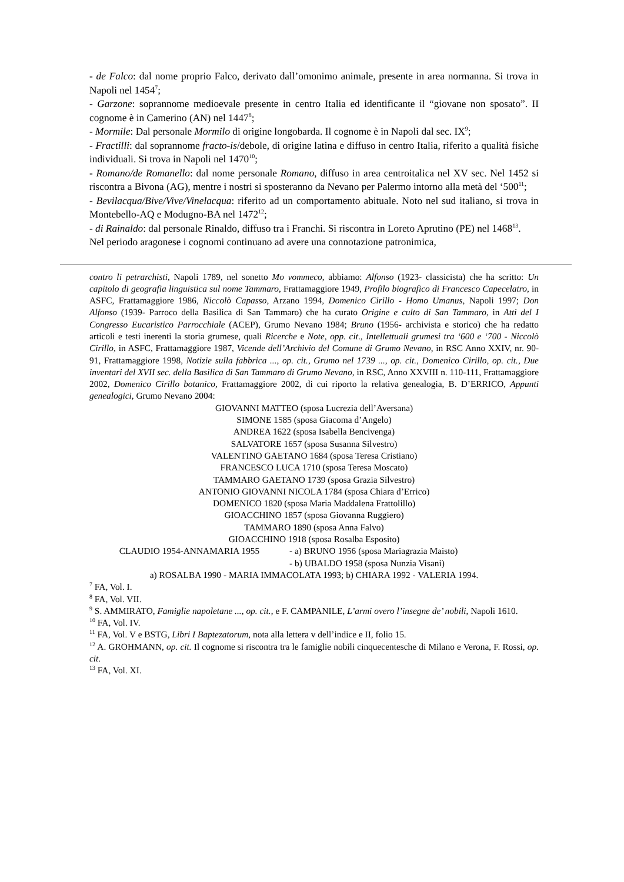- de Falco: dal nome proprio Falco, derivato dall’omonimo animale, presente in area normanna. Si trova in Napoli nel 1454<sup>7</sup>;
- Garzone: soprannome medioevale presente in centro Italia ed identificante il “giovane non sposato”. II cognome è in Camerino (AN) nel 1447<sup>8</sup>;
- Mormile: Dal personale Mormilo di origine longobarda. Il cognome è in Napoli dal sec. IX<sup>9</sup>;
- Fractilli: dal soprannome fracto-is/debole, di origine latina e diffuso in centro Italia, riferito a qualità fisiche individuali. Si trova in Napoli nel 1470<sup>10</sup>;
- Romano/de Romanello: dal nome personale Romano, diffuso in area centroitalica nel XV sec. Nel 1452 si riscontra a Bivona (AG), mentre i nostri si sposteranno da Nevano per Palermo intorno alla metà del ‘500<sup>11</sup>;
- Bevilacqua/Bive/Vive/Vinelacqua: riferito ad un comportamento abituale. Noto nel sud italiano, si trova in Montebello-AQ e Modugno-BA nel 1472<sup>12</sup>;
- di Rainaldo: dal personale Rinaldo, diffuso tra i Franchi. Si riscontra in Loreto Aprutino (PE) nel 1468<sup>13</sup>.
Nel periodo aragonese i cognomi continuano ad avere una connotazione patronimica,
contro li petrarchisti, Napoli 1789, nel sonetto Mo vommeco, abbiamo: Alfonso (1923- classicista) che ha scritto: Un capitolo di geografia linguistica sul nome Tammaro, Frattamaggiore 1949, Profilo biografico di Francesco Capecelatro, in ASFC, Frattamaggiore 1986, Niccolò Capasso, Arzano 1994, Domenico Cirillo - Homo Umanus, Napoli 1997; Don Alfonso (1939- Parroco della Basilica di San Tammaro) che ha curato Origine e culto di San Tammaro, in Atti del I Congresso Eucaristico Parrocchiale (ACEP), Grumo Nevano 1984; Bruno (1956- archivista e storico) che ha redatto articoli e testi inerenti la storia grumese, quali Ricerche e Note, opp. cit., Intellettuali grumesi tra ‘600 e ‘700 - Niccolò Cirillo, in ASFC, Frattamaggiore 1987, Vicende dell’Archivio del Comune di Grumo Nevano, in RSC Anno XXIV, nr. 90-91, Frattamaggiore 1998, Notizie sulla fabbrica ..., op. cit., Grumo nel 1739 ..., op. cit., Domenico Cirillo, op. cit., Due inventari del XVII sec. della Basilica di San Tammaro di Grumo Nevano, in RSC, Anno XXVIII n. 110-111, Frattamaggiore 2002, Domenico Cirillo botanico, Frattamaggiore 2002, di cui riporto la relativa genealogia, B. D’ERRICO, Appunti genealogici, Grumo Nevano 2004:
GIOVANNI MATTEO (sposa Lucrezia dell’Aversana)
SIMONE 1585 (sposa Giacoma d’Angelo)
ANDREA 1622 (sposa Isabella Bencivenga)
SALVATORE 1657 (sposa Susanna Silvestro)
VALENTINO GAETANO 1684 (sposa Teresa Cristiano)
FRANCESCO LUCA 1710 (sposa Teresa Moscato)
TAMMARO GAETANO 1739 (sposa Grazia Silvestro)
ANTONIO GIOVANNI NICOLA 1784 (sposa Chiara d’Errico)
DOMENICO 1820 (sposa Maria Maddalena Frattolillo)
GIOACCHINO 1857 (sposa Giovanna Ruggiero)
TAMMARO 1890 (sposa Anna Falvo)
GIOACCHINO 1918 (sposa Rosalba Esposito)
CLAUDIO 1954-ANNAMARIA 1955 - a) BRUNO 1956 (sposa Mariagrazia Maisto)
- b) UBALDO 1958 (sposa Nunzia Visani)
a) ROSALBA 1990 - MARIA IMMACOLATA 1993; b) CHIARA 1992 - VALERIA 1994.
<sup>7</sup> FA, Vol. I.
<sup>8</sup> FA, Vol. VII.
<sup>9</sup> S. AMMIRATO, Famiglie napoletane ..., op. cit., e F. CAMPANILE, L’armi overo l’insegne de’ nobili, Napoli 1610.
<sup>10</sup> FA, Vol. IV.
<sup>11</sup> FA, Vol. V e BSTG, Libri I Baptezatorum, nota alla lettera v dell’indice e II, folio 15.
<sup>12</sup> A. GROHMANN, op. cit. Il cognome si riscontra tra le famiglie nobili cinquecentesche di Milano e Verona, F. Rossi, op. cit.
<sup>13</sup> FA, Vol. XI.